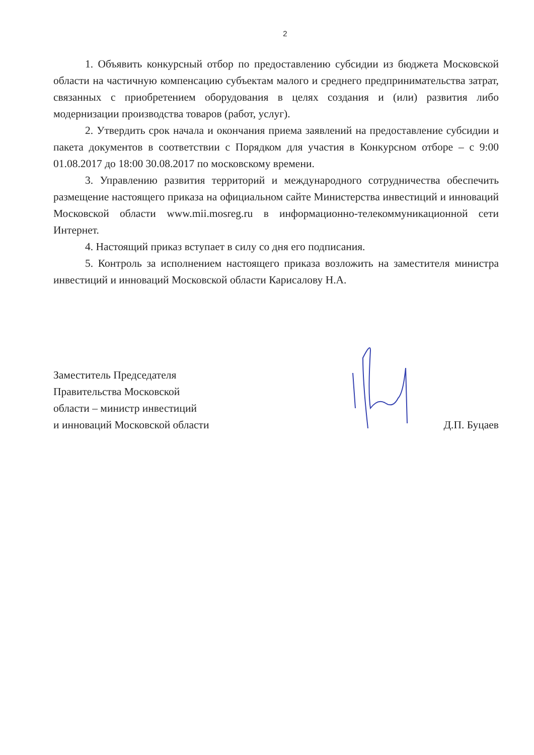2
1. Объявить конкурсный отбор по предоставлению субсидии из бюджета Московской области на частичную компенсацию субъектам малого и среднего предпринимательства затрат, связанных с приобретением оборудования в целях создания и (или) развития либо модернизации производства товаров (работ, услуг).
2. Утвердить срок начала и окончания приема заявлений на предоставление субсидии и пакета документов в соответствии с Порядком для участия в Конкурсном отборе – с 9:00 01.08.2017 до 18:00 30.08.2017 по московскому времени.
3. Управлению развития территорий и международного сотрудничества обеспечить размещение настоящего приказа на официальном сайте Министерства инвестиций и инноваций Московской области www.mii.mosreg.ru в информационно-телекоммуникационной сети Интернет.
4. Настоящий приказ вступает в силу со дня его подписания.
5. Контроль за исполнением настоящего приказа возложить на заместителя министра инвестиций и инноваций Московской области Карисалову Н.А.
Заместитель Председателя
Правительства Московской
области – министр инвестиций
и инноваций Московской области
Д.П. Буцаев